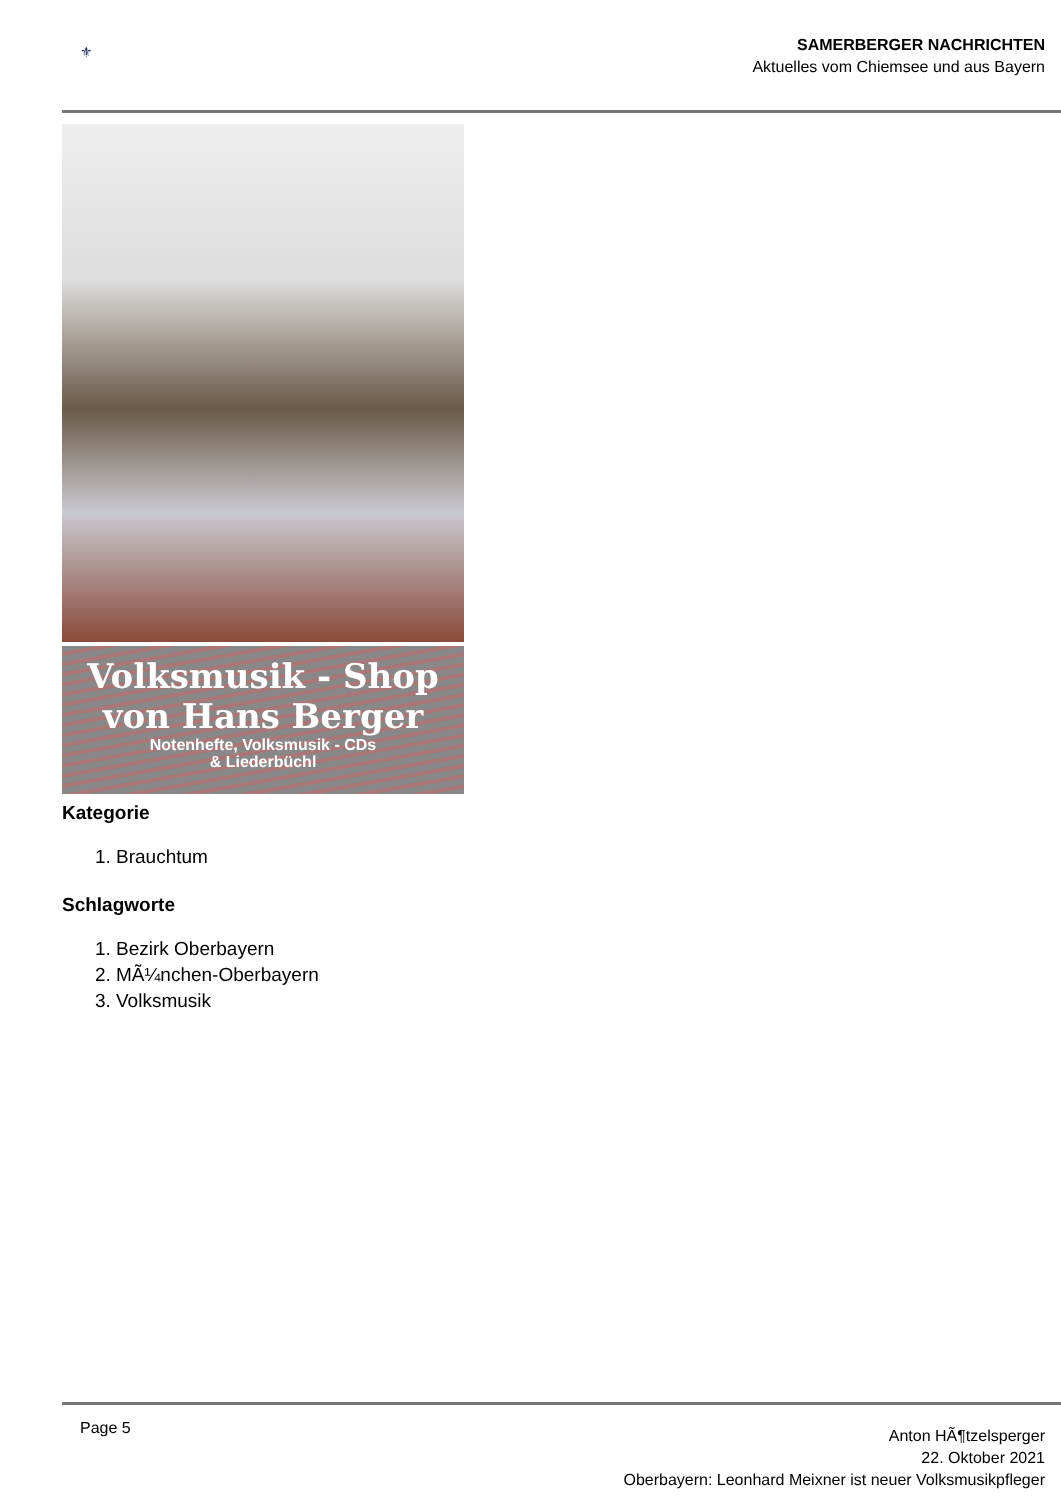⚜
SAMERBERGER NACHRICHTEN
Aktuelles vom Chiemsee und aus Bayern
Volksmusik - Shop
von Hans Berger
Notenhefte, Volksmusik - CDs
& Liederbüchl
Kategorie
1. Brauchtum
Schlagworte
1. Bezirk Oberbayern
2. MÃ¼nchen-Oberbayern
3. Volksmusik
Page 5
Anton HÃ¶tzelsperger
22. Oktober 2021
Oberbayern: Leonhard Meixner ist neuer Volksmusikpfleger